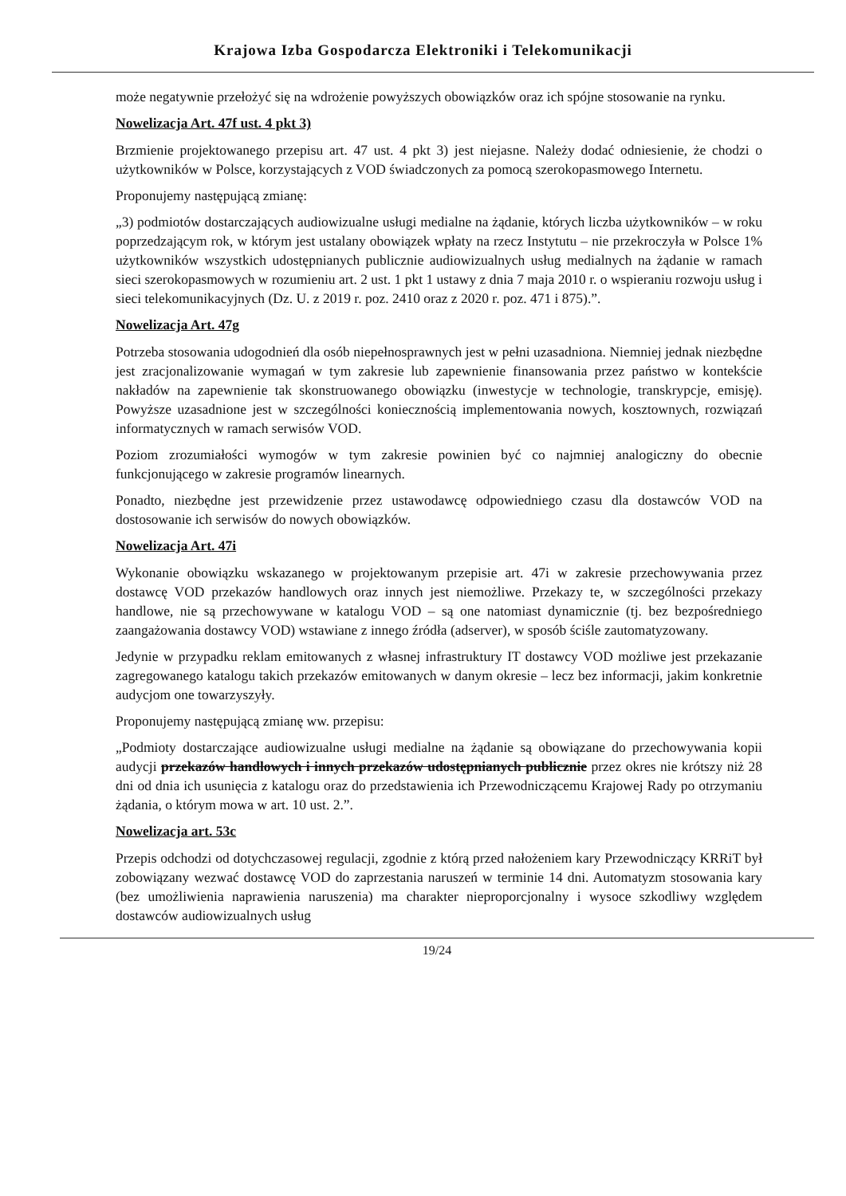Krajowa Izba Gospodarcza Elektroniki i Telekomunikacji
może negatywnie przełożyć się na wdrożenie powyższych obowiązków oraz ich spójne stosowanie na rynku.
Nowelizacja Art. 47f ust. 4 pkt 3)
Brzmienie projektowanego przepisu art. 47 ust. 4 pkt 3) jest niejasne. Należy dodać odniesienie, że chodzi o użytkowników w Polsce, korzystających z VOD świadczonych za pomocą szerokopasmowego Internetu.
Proponujemy następującą zmianę:
„3) podmiotów dostarczających audiowizualne usługi medialne na żądanie, których liczba użytkowników – w roku poprzedzającym rok, w którym jest ustalany obowiązek wpłaty na rzecz Instytutu – nie przekroczyła w Polsce 1% użytkowników wszystkich udostępnianych publicznie audiowizualnych usług medialnych na żądanie w ramach sieci szerokopasmowych w rozumieniu art. 2 ust. 1 pkt 1 ustawy z dnia 7 maja 2010 r. o wspieraniu rozwoju usług i sieci telekomunikacyjnych (Dz. U. z 2019 r. poz. 2410 oraz z 2020 r. poz. 471 i 875).”.
Nowelizacja Art. 47g
Potrzeba stosowania udogodnień dla osób niepełnosprawnych jest w pełni uzasadniona. Niemniej jednak niezbędne jest zracjonalizowanie wymagań w tym zakresie lub zapewnienie finansowania przez państwo w kontekście nakładów na zapewnienie tak skonstruowanego obowiązku (inwestycje w technologie, transkrypcje, emisję). Powyższe uzasadnione jest w szczególności koniecznością implementowania nowych, kosztownych, rozwiązań informatycznych w ramach serwisów VOD.
Poziom zrozumiałości wymogów w tym zakresie powinien być co najmniej analogiczny do obecnie funkcjonującego w zakresie programów linearnych.
Ponadto, niezbędne jest przewidzenie przez ustawodawcę odpowiedniego czasu dla dostawców VOD na dostosowanie ich serwisów do nowych obowiązków.
Nowelizacja Art. 47i
Wykonanie obowiązku wskazanego w projektowanym przepisie art. 47i w zakresie przechowywania przez dostawcę VOD przekazów handlowych oraz innych jest niemożliwe. Przekazy te, w szczególności przekazy handlowe, nie są przechowywane w katalogu VOD – są one natomiast dynamicznie (tj. bez bezpośredniego zaangażowania dostawcy VOD) wstawiane z innego źródła (adserver), w sposób ściśle zautomatyzowany.
Jedynie w przypadku reklam emitowanych z własnej infrastruktury IT dostawcy VOD możliwe jest przekazanie zagregowanego katalogu takich przekazów emitowanych w danym okresie – lecz bez informacji, jakim konkretnie audycjom one towarzyszyły.
Proponujemy następującą zmianę ww. przepisu:
„Podmioty dostarczające audiowizualne usługi medialne na żądanie są obowiązane do przechowywania kopii audycji przekazów handlowych i innych przekazów udostępnianych publicznie przez okres nie krótszy niż 28 dni od dnia ich usunięcia z katalogu oraz do przedstawienia ich Przewodniczącemu Krajowej Rady po otrzymaniu żądania, o którym mowa w art. 10 ust. 2.”.
Nowelizacja art. 53c
Przepis odchodzi od dotychczasowej regulacji, zgodnie z którą przed nałożeniem kary Przewodniczący KRRiT był zobowiązany wezwać dostawcę VOD do zaprzestania naruszeń w terminie 14 dni. Automatyzm stosowania kary (bez umożliwienia naprawienia naruszenia) ma charakter nieproporcjonalny i wysoce szkodliwy względem dostawców audiowizualnych usług
19/24